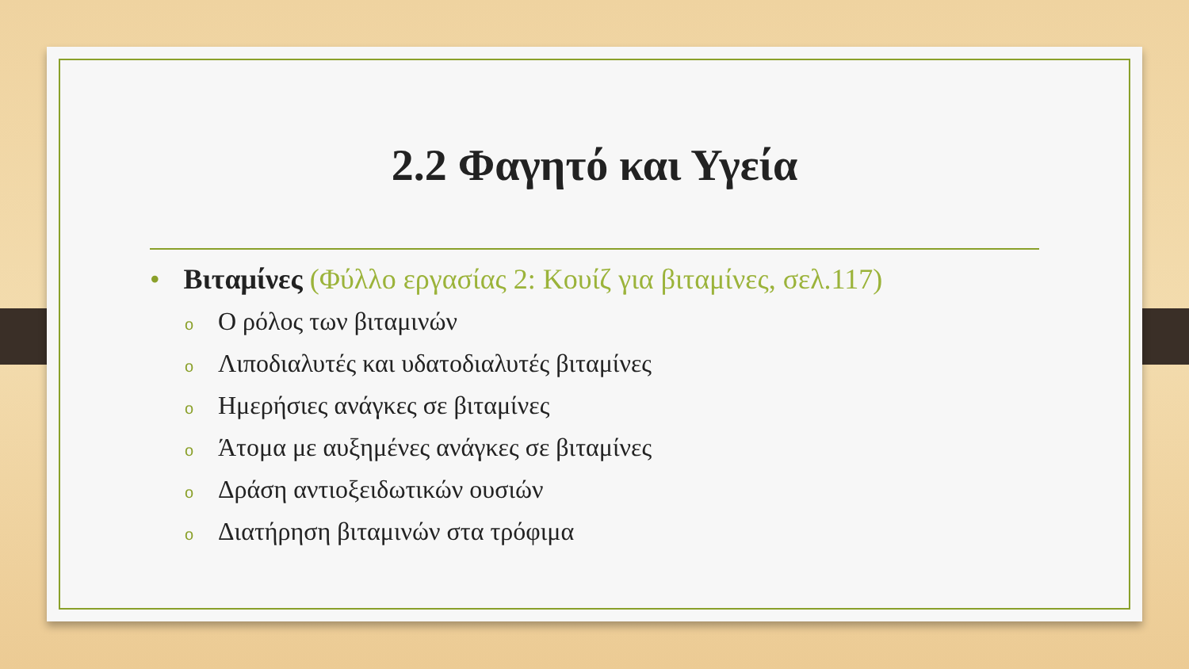2.2 Φαγητό και Υγεία
• Βιταμίνες (Φύλλο εργασίας 2: Κουίζ για βιταμίνες, σελ.117)
o Ο ρόλος των βιταμινών
o Λιποδιαλυτές και υδατοδιαλυτές βιταμίνες
o Ημερήσιες ανάγκες σε βιταμίνες
o Άτομα με αυξημένες ανάγκες σε βιταμίνες
o Δράση αντιοξειδωτικών ουσιών
o Διατήρηση βιταμινών στα τρόφιμα